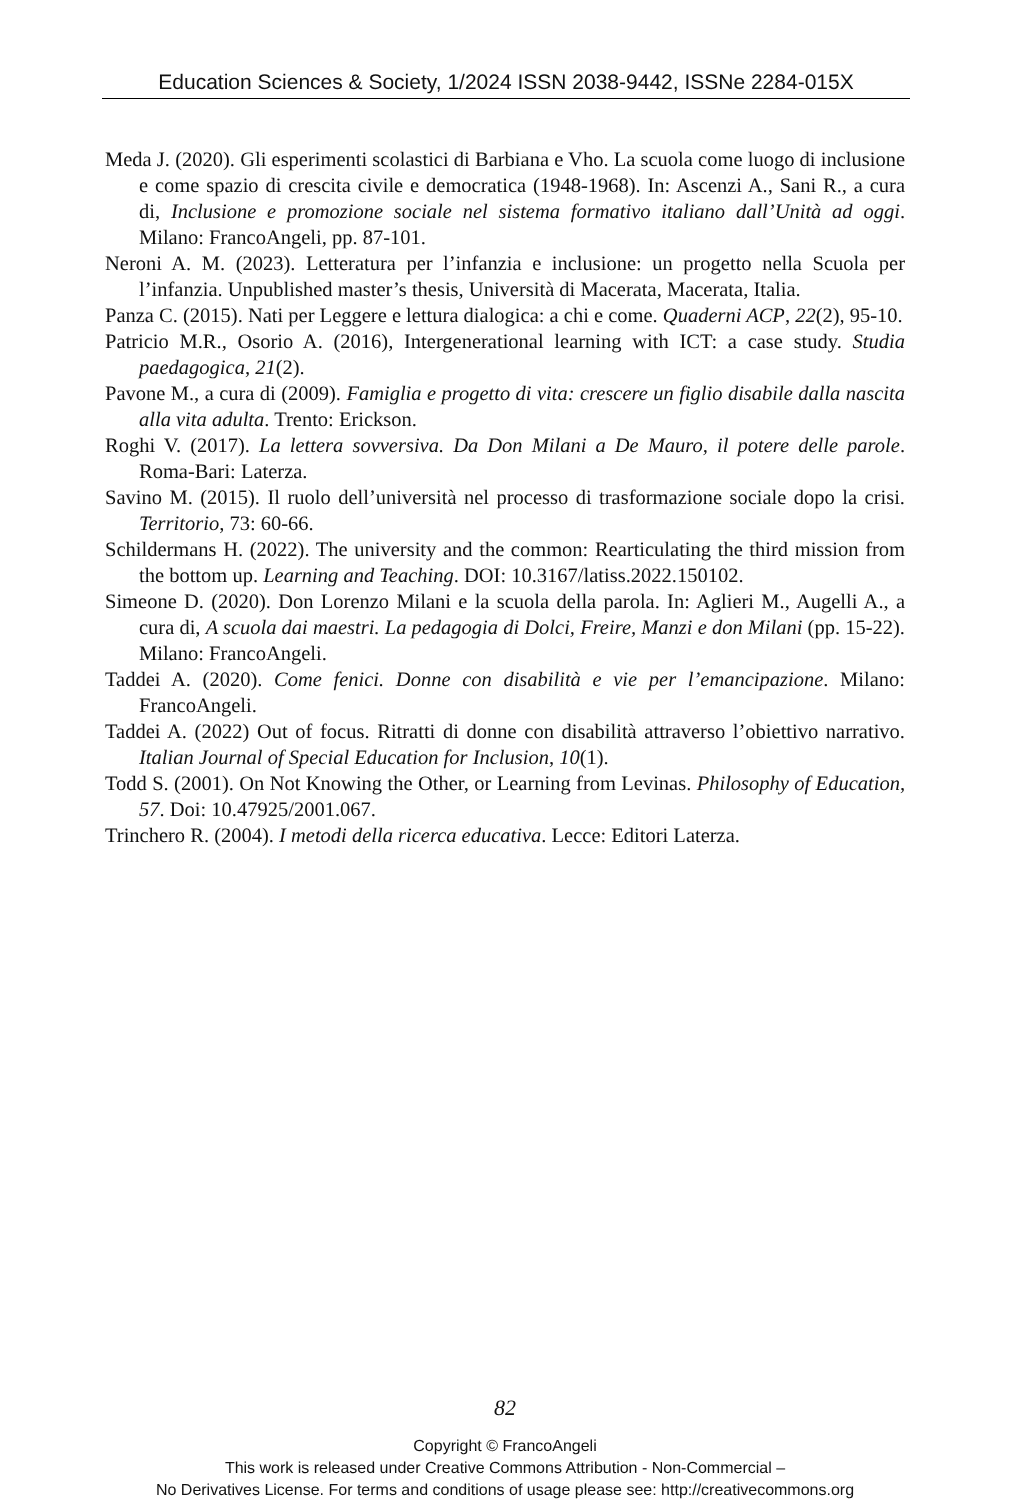Education Sciences & Society, 1/2024 ISSN 2038-9442, ISSNe 2284-015X
Meda J. (2020). Gli esperimenti scolastici di Barbiana e Vho. La scuola come luogo di inclusione e come spazio di crescita civile e democratica (1948-1968). In: Ascenzi A., Sani R., a cura di, Inclusione e promozione sociale nel sistema formativo italiano dall’Unità ad oggi. Milano: FrancoAngeli, pp. 87-101.
Neroni A. M. (2023). Letteratura per l’infanzia e inclusione: un progetto nella Scuola per l’infanzia. Unpublished master’s thesis, Università di Macerata, Macerata, Italia.
Panza C. (2015). Nati per Leggere e lettura dialogica: a chi e come. Quaderni ACP, 22(2), 95-10.
Patricio M.R., Osorio A. (2016), Intergenerational learning with ICT: a case study. Studia paedagogica, 21(2).
Pavone M., a cura di (2009). Famiglia e progetto di vita: crescere un figlio disabile dalla nascita alla vita adulta. Trento: Erickson.
Roghi V. (2017). La lettera sovversiva. Da Don Milani a De Mauro, il potere delle parole. Roma-Bari: Laterza.
Savino M. (2015). Il ruolo dell’università nel processo di trasformazione sociale dopo la crisi. Territorio, 73: 60-66.
Schildermans H. (2022). The university and the common: Rearticulating the third mission from the bottom up. Learning and Teaching. DOI: 10.3167/latiss.2022.150102.
Simeone D. (2020). Don Lorenzo Milani e la scuola della parola. In: Aglieri M., Augelli A., a cura di, A scuola dai maestri. La pedagogia di Dolci, Freire, Manzi e don Milani (pp. 15-22). Milano: FrancoAngeli.
Taddei A. (2020). Come fenici. Donne con disabilità e vie per l’emancipazione. Milano: FrancoAngeli.
Taddei A. (2022) Out of focus. Ritratti di donne con disabilità attraverso l’obiettivo narrativo. Italian Journal of Special Education for Inclusion, 10(1).
Todd S. (2001). On Not Knowing the Other, or Learning from Levinas. Philosophy of Education, 57. Doi: 10.47925/2001.067.
Trinchero R. (2004). I metodi della ricerca educativa. Lecce: Editori Laterza.
82
Copyright © FrancoAngeli
This work is released under Creative Commons Attribution - Non-Commercial –
No Derivatives License. For terms and conditions of usage please see: http://creativecommons.org